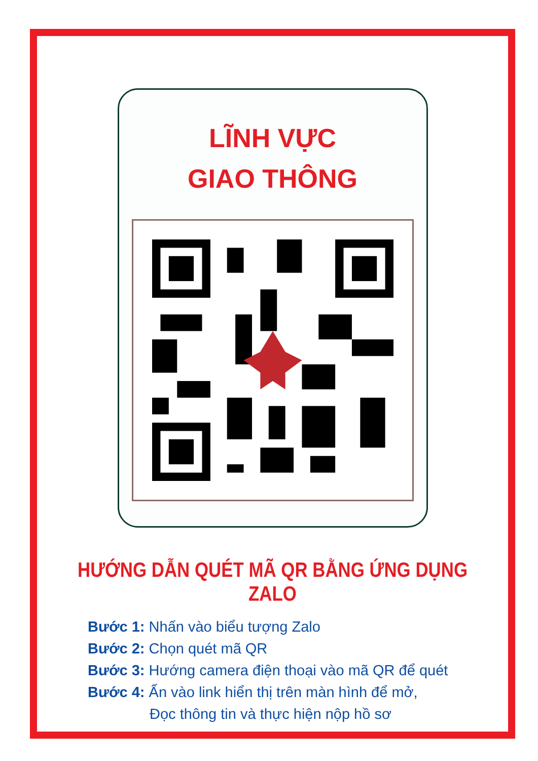LĨNH VỰC
GIAO THÔNG
HƯỚNG DẪN QUÉT MÃ QR BẰNG ỨNG DỤNG ZALO
Bước 1: Nhấn vào biểu tượng Zalo
Bước 2: Chọn quét mã QR
Bước 3: Hướng camera điện thoại vào mã QR để quét
Bước 4: Ấn vào link hiển thị trên màn hình để mở,
Đọc thông tin và thực hiện nộp hồ sơ